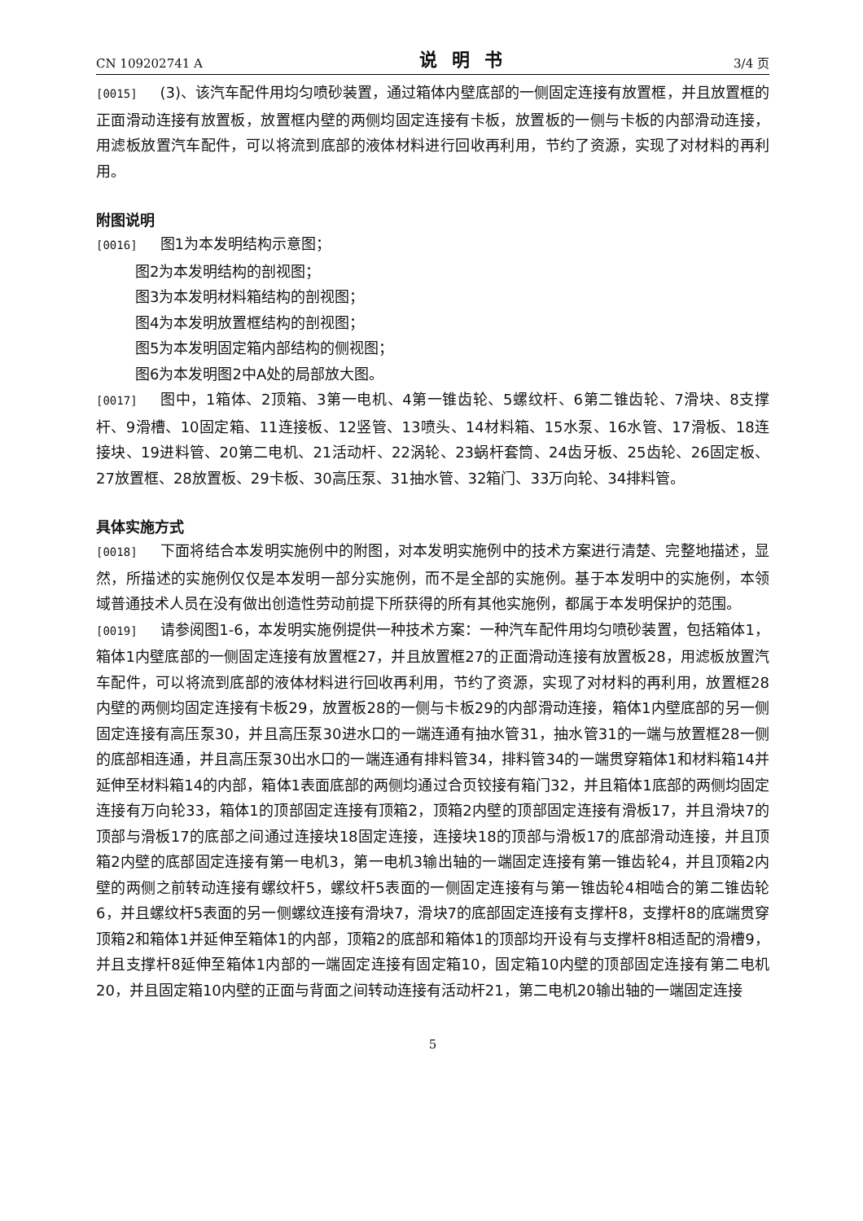CN 109202741 A 说明书 3/4 页
[0015] (3)、该汽车配件用均匀喷砂装置，通过箱体内壁底部的一侧固定连接有放置框，并且放置框的正面滑动连接有放置板，放置框内壁的两侧均固定连接有卡板，放置板的一侧与卡板的内部滑动连接，用滤板放置汽车配件，可以将流到底部的液体材料进行回收再利用，节约了资源，实现了对材料的再利用。
附图说明
[0016] 图1为本发明结构示意图；
图2为本发明结构的剖视图；
图3为本发明材料箱结构的剖视图；
图4为本发明放置框结构的剖视图；
图5为本发明固定箱内部结构的侧视图；
图6为本发明图2中A处的局部放大图。
[0017] 图中，1箱体、2顶箱、3第一电机、4第一锥齿轮、5螺纹杆、6第二锥齿轮、7滑块、8支撑杆、9滑槽、10固定箱、11连接板、12竖管、13喷头、14材料箱、15水泵、16水管、17滑板、18连接块、19进料管、20第二电机、21活动杆、22涡轮、23蜗杆套筒、24齿牙板、25齿轮、26固定板、27放置框、28放置板、29卡板、30高压泵、31抽水管、32箱门、33万向轮、34排料管。
具体实施方式
[0018] 下面将结合本发明实施例中的附图，对本发明实施例中的技术方案进行清楚、完整地描述，显然，所描述的实施例仅仅是本发明一部分实施例，而不是全部的实施例。基于本发明中的实施例，本领域普通技术人员在没有做出创造性劳动前提下所获得的所有其他实施例，都属于本发明保护的范围。
[0019] 请参阅图1-6，本发明实施例提供一种技术方案：一种汽车配件用均匀喷砂装置，包括箱体1，箱体1内壁底部的一侧固定连接有放置框27，并且放置框27的正面滑动连接有放置板28，用滤板放置汽车配件，可以将流到底部的液体材料进行回收再利用，节约了资源，实现了对材料的再利用，放置框28内壁的两侧均固定连接有卡板29，放置板28的一侧与卡板29的内部滑动连接，箱体1内壁底部的另一侧固定连接有高压泵30，并且高压泵30进水口的一端连通有抽水管31，抽水管31的一端与放置框28一侧的底部相连通，并且高压泵30出水口的一端连通有排料管34，排料管34的一端贯穿箱体1和材料箱14并延伸至材料箱14的内部，箱体1表面底部的两侧均通过合页铰接有箱门32，并且箱体1底部的两侧均固定连接有万向轮33，箱体1的顶部固定连接有顶箱2，顶箱2内壁的顶部固定连接有滑板17，并且滑块7的顶部与滑板17的底部之间通过连接块18固定连接，连接块18的顶部与滑板17的底部滑动连接，并且顶箱2内壁的底部固定连接有第一电机3，第一电机3输出轴的一端固定连接有第一锥齿轮4，并且顶箱2内壁的两侧之前转动连接有螺纹杆5，螺纹杆5表面的一侧固定连接有与第一锥齿轮4相啮合的第二锥齿轮6，并且螺纹杆5表面的另一侧螺纹连接有滑块7，滑块7的底部固定连接有支撑杆8，支撑杆8的底端贯穿顶箱2和箱体1并延伸至箱体1的内部，顶箱2的底部和箱体1的顶部均开设有与支撑杆8相适配的滑槽9，并且支撑杆8延伸至箱体1内部的一端固定连接有固定箱10，固定箱10内壁的顶部固定连接有第二电机20，并且固定箱10内壁的正面与背面之间转动连接有活动杆21，第二电机20输出轴的一端固定连接
5